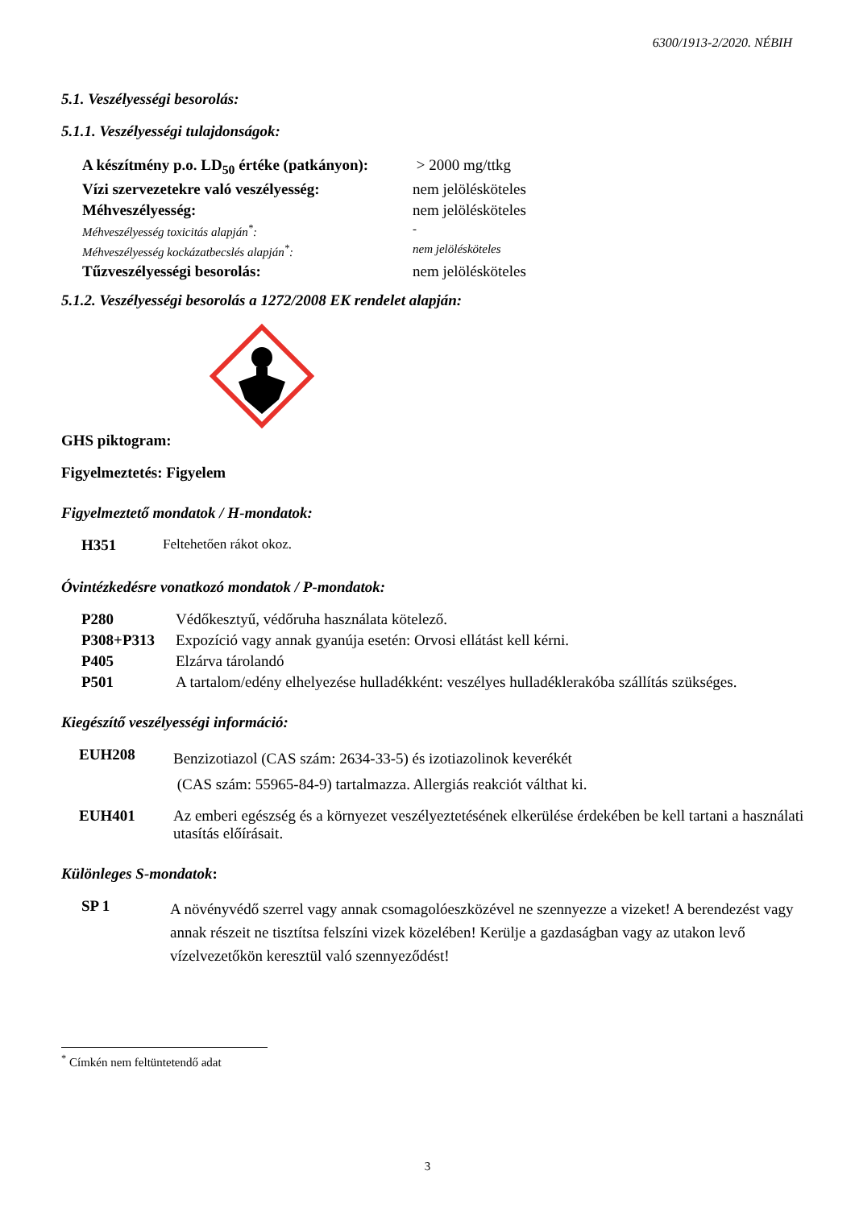6300/1913-2/2020. NÉBIH
5.1. Veszélyességi besorolás:
5.1.1. Veszélyességi tulajdonságok:
| A készítmény p.o. LD<sub>50</sub> értéke (patkányon): | > 2000 mg/ttkg |
| Vízi szervezetekre való veszélyesség: | nem jelölésköteles |
| Méhveszélyesség: | nem jelölésköteles |
| Méhveszélyesség toxicitás alapján<sup>*</sup>: | - |
| Méhveszélyesség kockázatbecslés alapján<sup>*</sup>: | nem jelölésköteles |
| Tűzveszélyességi besorolás: | nem jelölésköteles |
5.1.2. Veszélyességi besorolás a 1272/2008 EK rendelet alapján:
GHS piktogram:
Figyelmeztetés: Figyelem
Figyelmeztető mondatok / H-mondatok:
H351 Feltehetően rákot okoz.
Óvintézkedésre vonatkozó mondatok / P-mondatok:
P280 Védőkesztyű, védőruha használata kötelező.
P308+P313 Expozíció vagy annak gyanúja esetén: Orvosi ellátást kell kérni.
P405 Elzárva tárolandó
P501 A tartalom/edény elhelyezése hulladékként: veszélyes hulladéklerakóba szállítás szükséges.
Kiegészítő veszélyességi információ:
EUH208 Benzizotiazol (CAS szám: 2634-33-5) és izotiazolinok keverékét
(CAS szám: 55965-84-9) tartalmazza. Allergiás reakciót válthat ki.
EUH401 Az emberi egészség és a környezet veszélyeztetésének elkerülése érdekében be kell tartani a használati utasítás előírásait.
Különleges S-mondatok:
SP 1 A növényvédő szerrel vagy annak csomagolóeszközével ne szennyezze a vizeket! A berendezést vagy annak részeit ne tisztítsa felszíni vizek közelében! Kerülje a gazdaságban vagy az utakon levő vízelvezetőkön keresztül való szennyeződést!
<sup>*</sup> Címkén nem feltüntetendő adat
3